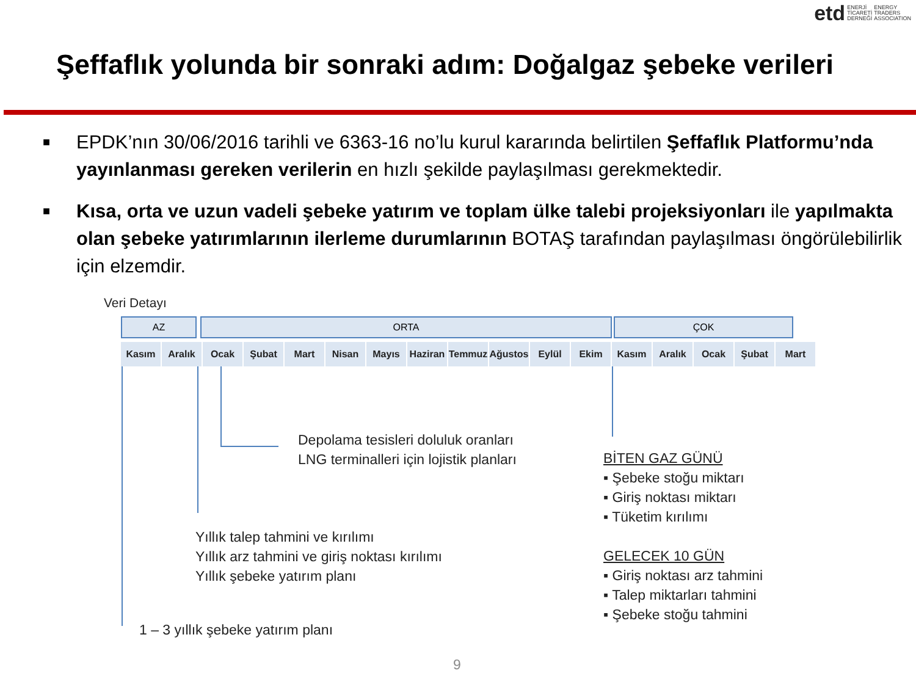etd
ENERJİ
TİCARETİ
DERNEĞİ
ENERGY
TRADERS
ASSOCIATION
Şeffaflık yolunda bir sonraki adım: Doğalgaz şebeke verileri
■
EPDK’nın 30/06/2016 tarihli ve 6363-16 no’lu kurul kararında belirtilen Şeffaflık Platformu’nda yayınlanması gereken verilerin en hızlı şekilde paylaşılması gerekmektedir.
■
Kısa, orta ve uzun vadeli şebeke yatırım ve toplam ülke talebi projeksiyonları ile yapılmakta olan şebeke yatırımlarının ilerleme durumlarının BOTAŞ tarafından paylaşılması öngörülebilirlik için elzemdir.
Veri Detayı
AZ ORTA ÇOK
Kasım Aralık Ocak Şubat Mart Nisan Mayıs Haziran
Temmuz Ağustos
Eylül Ekim Kasım Aralık Ocak Şubat Mart
Depolama tesisleri doluluk oranları
LNG terminalleri için lojistik planları
BİTEN GAZ GÜNÜ
▪ Şebeke stoğu miktarı
▪ Giriş noktası miktarı
▪ Tüketim kırılımı
GELECEK 10 GÜN
▪ Giriş noktası arz tahmini
▪ Talep miktarları tahmini
▪ Şebeke stoğu tahmini
Yıllık talep tahmini ve kırılımı
Yıllık arz tahmini ve giriş noktası kırılımı
Yıllık şebeke yatırım planı
1 – 3 yıllık şebeke yatırım planı
9